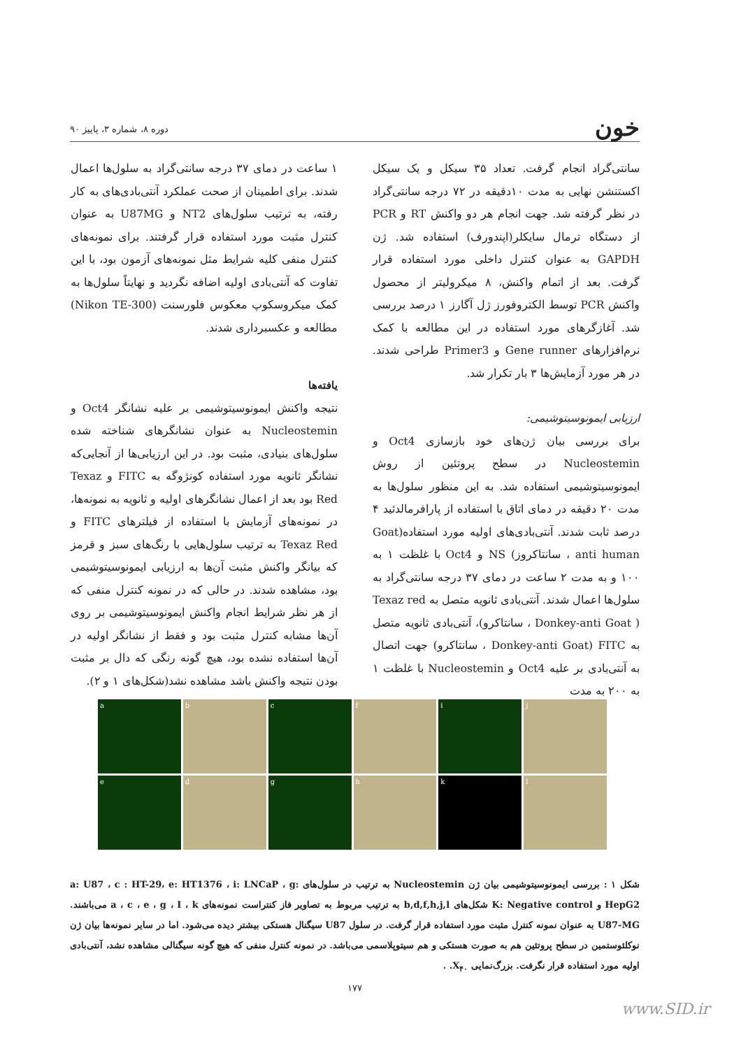خون دوره ۸، شماره ۳، پاییز ۹۰
سانتی‌گراد انجام گرفت. تعداد ۳۵ سیکل و یک سیکل اکستنشن نهایی به مدت ۱۰دقیقه در ۷۲ درجه سانتی‌گراد در نظر گرفته شد. جهت انجام هر دو واکنش RT و PCR از دستگاه ترمال سایکلر(اپندورف) استفاده شد. ژن GAPDH به عنوان کنترل داخلی مورد استفاده قرار گرفت. بعد از اتمام واکنش، ۸ میکرولیتر از محصول واکنش PCR توسط الکتروفورز ژل آگارز ۱ درصد بررسی شد. آغازگرهای مورد استفاده در این مطالعه با کمک نرم‌افزارهای Gene runner و Primer3 طراحی شدند. در هر مورد آزمایش‌ها ۳ بار تکرار شد.
ارزیابی ایمونوسیتوشیمی:
برای بررسی بیان ژن‌های خود بازسازی Oct4 و Nucleostemin در سطح پروتئین از روش ایمونوسیتوشیمی استفاده شد. به این منظور سلول‌ها به مدت ۲۰ دقیقه در دمای اتاق با استفاده از پارافرمالدئید ۴ درصد ثابت شدند. آنتی‌بادی‌های اولیه مورد استفاده(Goat anti human ، سانتاکروز) NS و Oct4 با غلظت ۱ به ۱۰۰ و به مدت ۲ ساعت در دمای ۳۷ درجه سانتی‌گراد به سلول‌ها اعمال شدند. آنتی‌بادی ثانویه متصل به Texaz red ( Donkey-anti Goat ، سانتاکرو)، آنتی‌بادی ثانویه متصل به FITC (Donkey-anti Goat ، سانتاکرو) جهت اتصال به آنتی‌بادی بر علیه Oct4 و Nucleostemin با غلظت ۱ به ۲۰۰ به مدت
۱ ساعت در دمای ۳۷ درجه سانتی‌گراد به سلول‌ها اعمال شدند. برای اطمینان از صحت عملکرد آنتی‌بادی‌های به کار رفته، به ترتیب سلول‌های NT2 و U87MG به عنوان کنترل مثبت مورد استفاده قرار گرفتند. برای نمونه‌های کنترل منفی کلیه شرایط مثل نمونه‌های آزمون بود، با این تفاوت که آنتی‌بادی اولیه اضافه نگردید و نهایتاً سلول‌ها به کمک میکروسکوپ معکوس فلورسنت (Nikon TE-300) مطالعه و عکسبرداری شدند.
یافته‌ها
نتیجه واکنش ایمونوسیتوشیمی بر علیه نشانگر Oct4 و Nucleostemin به عنوان نشانگرهای شناخته شده سلول‌های بنیادی، مثبت بود. در این ارزیابی‌ها از آنجایی‌که نشانگر ثانویه مورد استفاده کونژوگه به FITC و Texaz Red بود بعد از اعمال نشانگرهای اولیه و ثانویه به نمونه‌ها، در نمونه‌های آزمایش با استفاده از فیلترهای FITC و Texaz Red به ترتیب سلول‌هایی با رنگ‌های سبز و قرمز که بیانگر واکنش مثبت آن‌ها به ارزیابی ایمونوسیتوشیمی بود، مشاهده شدند. در حالی که در نمونه کنترل منفی که از هر نظر شرایط انجام واکنش ایمونوسیتوشیمی بر روی آن‌ها مشابه کنترل مثبت بود و فقط از نشانگر اولیه در آن‌ها استفاده نشده بود، هیچ گونه رنگی که دال بر مثبت بودن نتیجه واکنش باشد مشاهده نشد(شکل‌های ۱ و ۲).
a
b
c
f
i
j
e
d
g
h
k
l
شکل ۱ : بررسی ایمونوسیتوشیمی بیان ژن Nucleostemin به ترتیب در سلول‌های a: U87 ، c : HT-29، e: HT1376 ، i: LNCaP ، g: HepG2 و K: Negative control شکل‌های b,d,f,h,j,l به ترتیب مربوط به تصاویر فاز کنتراست نمونه‌های a ، c ، e ، g ، I ، k می‌باشند. U87-MG به عنوان نمونه کنترل مثبت مورد استفاده قرار گرفت. در سلول U87 سیگنال هستکی بیشتر دیده می‌شود. اما در سایر نمونه‌ها بیان ژن نوکلئوستمین در سطح پروتئین هم به صورت هستکی و هم سیتوپلاسمی می‌باشد. در نمونه کنترل منفی که هیچ گونه سیگنالی مشاهده نشد، آنتی‌بادی اولیه مورد استفاده قرار نگرفت. بزرگ‌نمایی X<sub>۴۰</sub>. .
۱۷۷
www.SID.ir